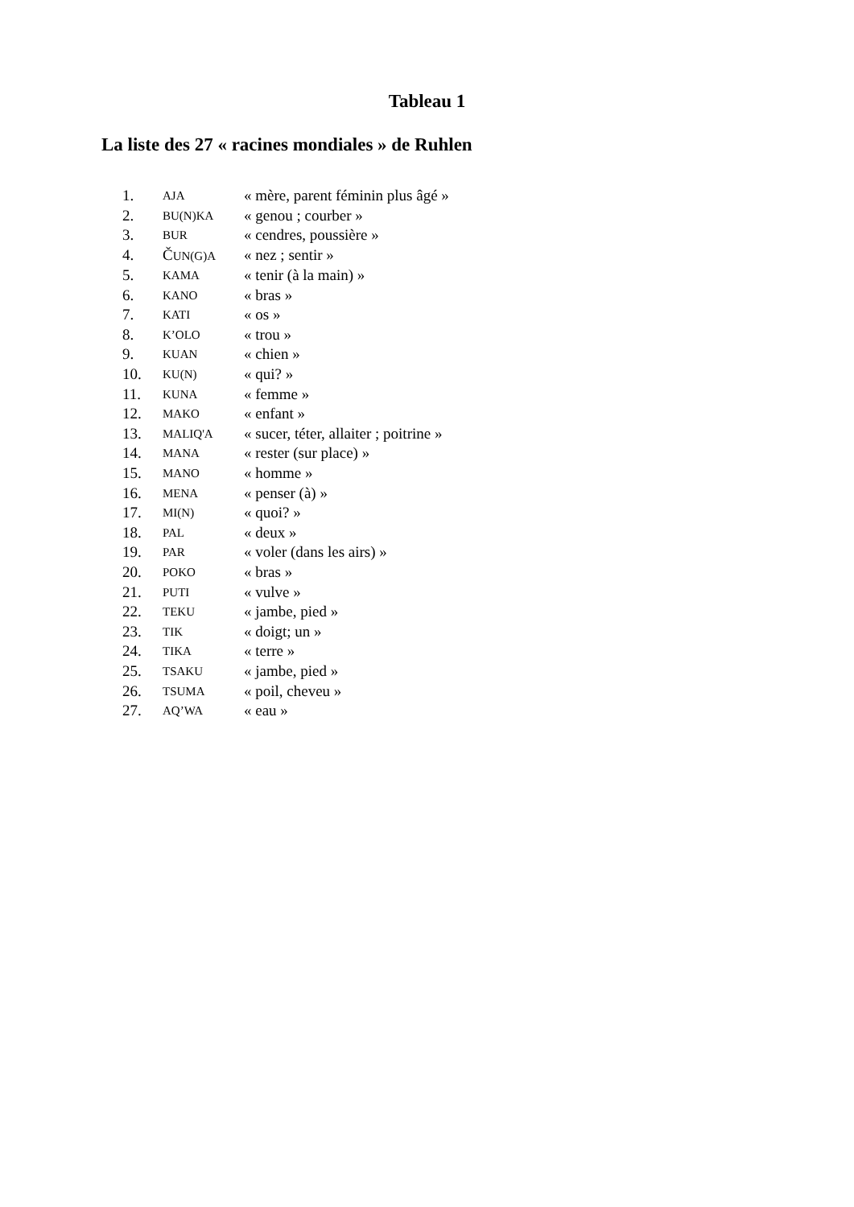Tableau 1
La liste des 27 « racines mondiales » de Ruhlen
| 1. | AJA | « mère, parent féminin plus âgé » |
| 2. | BU(N)KA | « genou ; courber » |
| 3. | BUR | « cendres, poussière » |
| 4. | Č UN(G)A | « nez ; sentir » |
| 5. | KAMA | « tenir (à la main) » |
| 6. | KANO | « bras » |
| 7. | KATI | « os » |
| 8. | K’OLO | « trou » |
| 9. | KUAN | « chien » |
| 10. | KU(N) | « qui? » |
| 11. | KUNA | « femme » |
| 12. | MAKO | « enfant » |
| 13. | MALIQ'A | « sucer, téter, allaiter ; poitrine » |
| 14. | MANA | « rester (sur place) » |
| 15. | MANO | « homme » |
| 16. | MENA | « penser (à) » |
| 17. | MI(N) | « quoi? » |
| 18. | PAL | « deux » |
| 19. | PAR | « voler (dans les airs) » |
| 20. | POKO | « bras » |
| 21. | PUTI | « vulve » |
| 22. | TEKU | « jambe, pied » |
| 23. | TIK | « doigt; un » |
| 24. | TIKA | « terre » |
| 25. | TSAKU | « jambe, pied » |
| 26. | TSUMA | « poil, cheveu » |
| 27. | AQ’WA | « eau » |